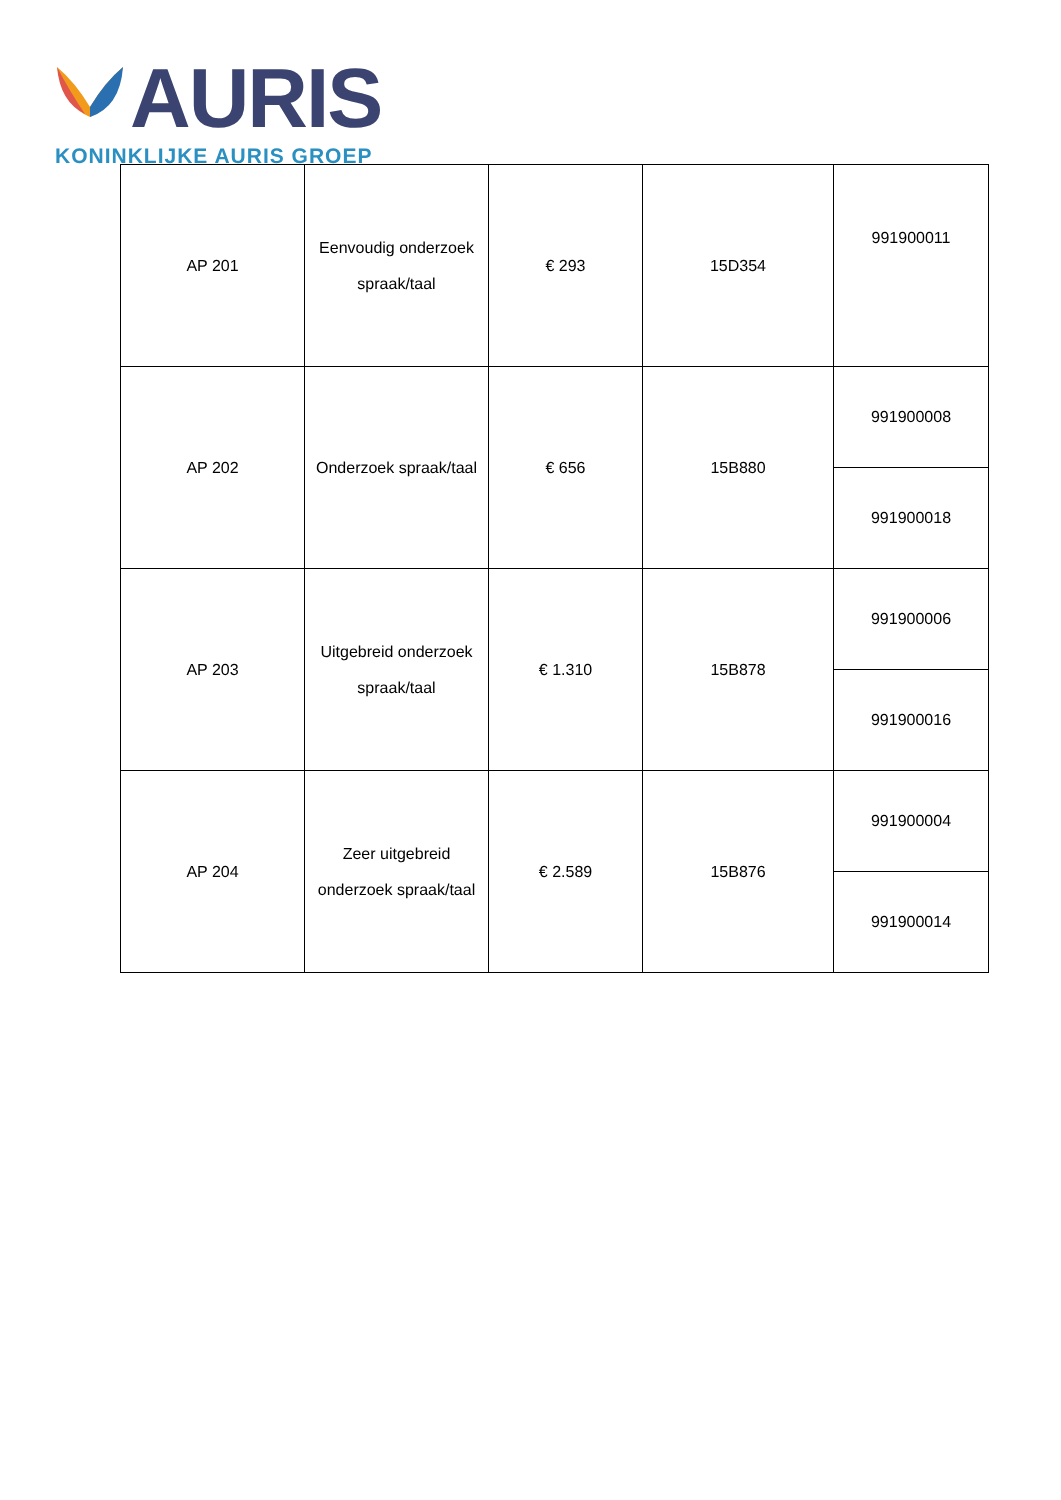AURIS
KONINKLIJKE AURIS GROEP
| AP 201 | Eenvoudig onderzoek spraak/taal | € 293 | 15D354 | 991900011 |
| AP 202 | Onderzoek spraak/taal | € 656 | 15B880 | 991900008 |
| | | | | 991900018 |
| AP 203 | Uitgebreid onderzoek spraak/taal | € 1.310 | 15B878 | 991900006 |
| | | | | 991900016 |
| AP 204 | Zeer uitgebreid onderzoek spraak/taal | € 2.589 | 15B876 | 991900004 |
| | | | | 991900014 |